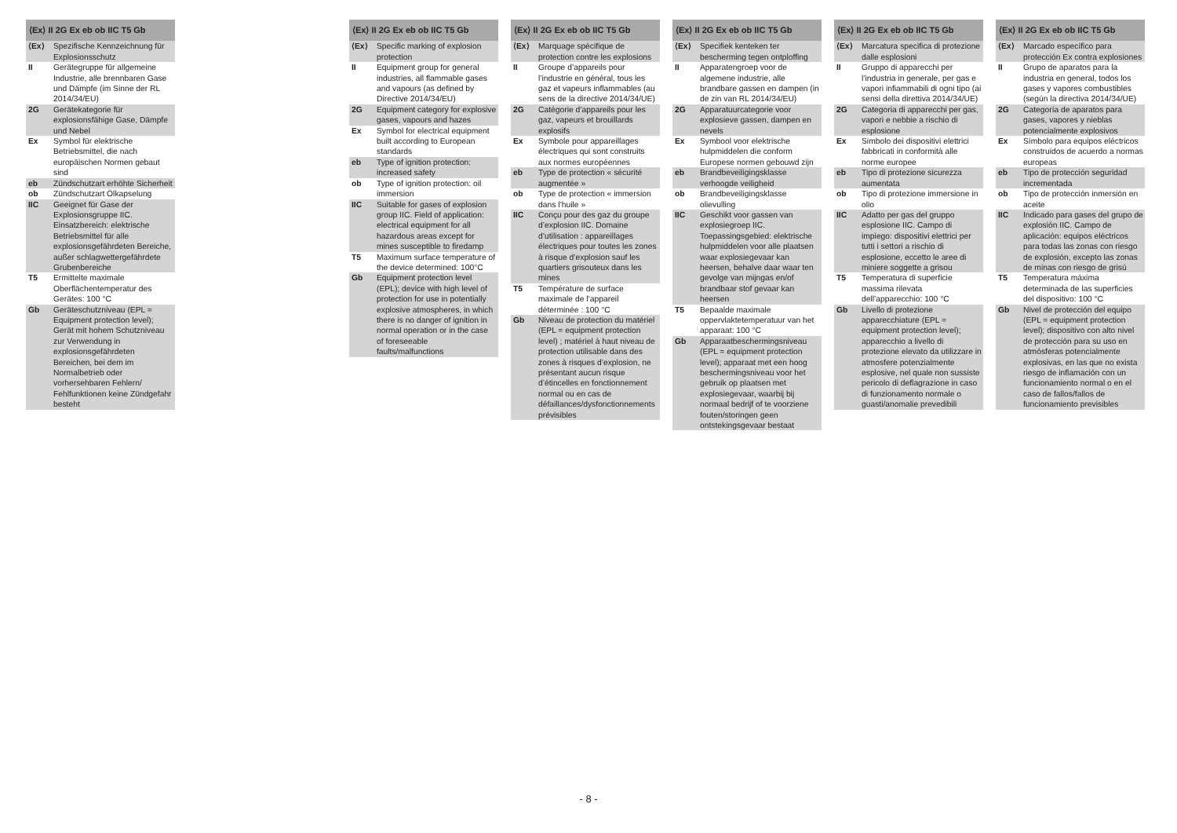| ⟨Ex⟩ II 2G Ex eb ob IIC T5 Gb | |
| --- | --- |
| ⟨Ex⟩ | Spezifische Kennzeichnung für Explosionsschutz |
| II | Gerätegruppe für allgemeine Industrie, alle brennbaren Gase und Dämpfe (im Sinne der RL 2014/34/EU) |
| 2G | Gerätekategorie für explosionsfähige Gase, Dämpfe und Nebel |
| Ex | Symbol für elektrische Betriebsmittel, die nach europäischen Normen gebaut sind |
| eb | Zündschutzart erhöhte Sicherheit |
| ob | Zündschutzart Ölkapselung |
| IIC | Geeignet für Gase der Explosionsgruppe IIC. Einsatzbereich: elektrische Betriebsmittel für alle explosionsgefährdeten Bereiche, außer schlagwettergefährdete Grubenbereiche |
| T5 | Ermittelte maximale Oberflächentemperatur des Gerätes: 100 °C |
| Gb | Geräteschutzniveau (EPL = Equipment protection level); Gerät mit hohem Schutzniveau zur Verwendung in explosionsgefährdeten Bereichen, bei dem im Normalbetrieb oder vorhersehbaren Fehlern/ Fehlfunktionen keine Zündgefahr besteht |
| ⟨Ex⟩ II 2G Ex eb ob IIC T5 Gb | |
| --- | --- |
| ⟨Ex⟩ | Specific marking of explosion protection |
| II | Equipment group for general industries, all flammable gases and vapours (as defined by Directive 2014/34/EU) |
| 2G | Equipment category for explosive gases, vapours and hazes |
| Ex | Symbol for electrical equipment built according to European standards |
| eb | Type of ignition protection: increased safety |
| ob | Type of ignition protection: oil immersion |
| IIC | Suitable for gases of explosion group IIC. Field of application: electrical equipment for all hazardous areas except for mines susceptible to firedamp |
| T5 | Maximum surface temperature of the device determined: 100°C |
| Gb | Equipment protection level (EPL); device with high level of protection for use in potentially explosive atmospheres, in which there is no danger of ignition in normal operation or in the case of foreseeable faults/malfunctions |
| ⟨Ex⟩ II 2G Ex eb ob IIC T5 Gb | |
| --- | --- |
| ⟨Ex⟩ | Marquage spécifique de protection contre les explosions |
| II | Groupe d’appareils pour l’industrie en général, tous les gaz et vapeurs inflammables (au sens de la directive 2014/34/UE) |
| 2G | Catégorie d’appareils pour les gaz, vapeurs et brouillards explosifs |
| Ex | Symbole pour appareillages électriques qui sont construits aux normes européennes |
| eb | Type de protection « sécurité augmentée » |
| ob | Type de protection « immersion dans l’huile » |
| IIC | Conçu pour des gaz du groupe d’explosion IIC. Domaine d’utilisation : appareillages électriques pour toutes les zones à risque d’explosion sauf les quartiers grisouteux dans les mines |
| T5 | Température de surface maximale de l’appareil déterminée : 100 °C |
| Gb | Niveau de protection du matériel (EPL = equipment protection level) ; matériel à haut niveau de protection utilisable dans des zones à risques d’explosion, ne présentant aucun risque d’étincelles en fonctionnement normal ou en cas de défaillances/dysfonctionnements prévisibles |
| ⟨Ex⟩ II 2G Ex eb ob IIC T5 Gb | |
| --- | --- |
| ⟨Ex⟩ | Specifiek kenteken ter bescherming tegen ontploffing |
| II | Apparatengroep voor de algemene industrie, alle brandbare gassen en dampen (in de zin van RL 2014/34/EU) |
| 2G | Apparatuurcategorie voor explosieve gassen, dampen en nevels |
| Ex | Symbool voor elektrische hulpmiddelen die conform Europese normen gebouwd zijn |
| eb | Brandbeveiligingsklasse verhoogde veiligheid |
| ob | Brandbeveiligingsklasse olievulling |
| IIC | Geschikt voor gassen van explosiegroep IIC. Toepassingsgebied: elektrische hulpmiddelen voor alle plaatsen waar explosiegevaar kan heersen, behalve daar waar ten gevolge van mijngas en/of brandbaar stof gevaar kan heersen |
| T5 | Bepaalde maximale oppervlaktetemperatuur van het apparaat: 100 °C |
| Gb | Apparaatbeschermingsniveau (EPL = equipment protection level); apparaat met een hoog beschermingsniveau voor het gebruik op plaatsen met explosiegevaar, waarbij bij normaal bedrijf of te voorziene fouten/storingen geen ontstekingsgevaar bestaat |
| ⟨Ex⟩ II 2G Ex eb ob IIC T5 Gb | |
| --- | --- |
| ⟨Ex⟩ | Marcatura specifica di protezione dalle esplosioni |
| II | Gruppo di apparecchi per l’industria in generale, per gas e vapori infiammabili di ogni tipo (ai sensi della direttiva 2014/34/UE) |
| 2G | Categoria di apparecchi per gas, vapori e nebbie a rischio di esplosione |
| Ex | Simbolo dei dispositivi elettrici fabbricati in conformità alle norme europee |
| eb | Tipo di protezione sicurezza aumentata |
| ob | Tipo di protezione immersione in olio |
| IIC | Adatto per gas del gruppo esplosione IIC. Campo di impiego: dispositivi elettrici per tutti i settori a rischio di esplosione, eccetto le aree di miniere soggette a grisou |
| T5 | Temperatura di superficie massima rilevata dell’apparecchio: 100 °C |
| Gb | Livello di protezione apparecchiature (EPL = equipment protection level); apparecchio a livello di protezione elevato da utilizzare in atmosfere potenzialmente esplosive, nel quale non sussiste pericolo di deflagrazione in caso di funzionamento normale o guasti/anomalie prevedibili |
| ⟨Ex⟩ II 2G Ex eb ob IIC T5 Gb | |
| --- | --- |
| ⟨Ex⟩ | Marcado específico para protección Ex contra explosiones |
| II | Grupo de aparatos para la industria en general, todos los gases y vapores combustibles (según la directiva 2014/34/UE) |
| 2G | Categoría de aparatos para gases, vapores y nieblas potencialmente explosivos |
| Ex | Símbolo para equipos eléctricos construidos de acuerdo a normas europeas |
| eb | Tipo de protección seguridad incrementada |
| ob | Tipo de protección inmersión en aceite |
| IIC | Indicado para gases del grupo de explosión IIC. Campo de aplicación: equipos eléctricos para todas las zonas con riesgo de explosión, excepto las zonas de minas con riesgo de grisú |
| T5 | Temperatura máxima determinada de las superficies del dispositivo: 100 °C |
| Gb | Nivel de protección del equipo (EPL = equipment protection level); dispositivo con alto nivel de protección para su uso en atmósferas potencialmente explosivas, en las que no exista riesgo de inflamación con un funcionamiento normal o en el caso de fallos/fallos de funcionamiento previsibles |
- 8 -